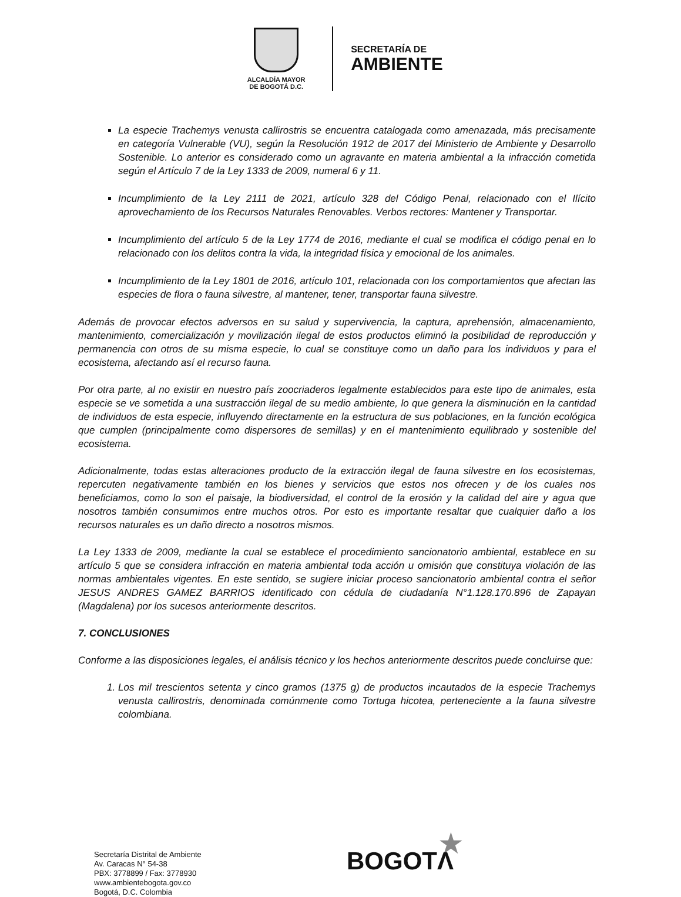ALCALDÍA MAYOR
DE BOGOTÁ D.C.
SECRETARÍA DE
AMBIENTE
La especie Trachemys venusta callirostris se encuentra catalogada como amenazada, más precisamente en categoría Vulnerable (VU), según la Resolución 1912 de 2017 del Ministerio de Ambiente y Desarrollo Sostenible. Lo anterior es considerado como un agravante en materia ambiental a la infracción cometida según el Artículo 7 de la Ley 1333 de 2009, numeral 6 y 11.
Incumplimiento de la Ley 2111 de 2021, artículo 328 del Código Penal, relacionado con el Ilícito aprovechamiento de los Recursos Naturales Renovables. Verbos rectores: Mantener y Transportar.
Incumplimiento del artículo 5 de la Ley 1774 de 2016, mediante el cual se modifica el código penal en lo relacionado con los delitos contra la vida, la integridad física y emocional de los animales.
Incumplimiento de la Ley 1801 de 2016, artículo 101, relacionada con los comportamientos que afectan las especies de flora o fauna silvestre, al mantener, tener, transportar fauna silvestre.
Además de provocar efectos adversos en su salud y supervivencia, la captura, aprehensión, almacenamiento, mantenimiento, comercialización y movilización ilegal de estos productos eliminó la posibilidad de reproducción y permanencia con otros de su misma especie, lo cual se constituye como un daño para los individuos y para el ecosistema, afectando así el recurso fauna.
Por otra parte, al no existir en nuestro país zoocriaderos legalmente establecidos para este tipo de animales, esta especie se ve sometida a una sustracción ilegal de su medio ambiente, lo que genera la disminución en la cantidad de individuos de esta especie, influyendo directamente en la estructura de sus poblaciones, en la función ecológica que cumplen (principalmente como dispersores de semillas) y en el mantenimiento equilibrado y sostenible del ecosistema.
Adicionalmente, todas estas alteraciones producto de la extracción ilegal de fauna silvestre en los ecosistemas, repercuten negativamente también en los bienes y servicios que estos nos ofrecen y de los cuales nos beneficiamos, como lo son el paisaje, la biodiversidad, el control de la erosión y la calidad del aire y agua que nosotros también consumimos entre muchos otros. Por esto es importante resaltar que cualquier daño a los recursos naturales es un daño directo a nosotros mismos.
La Ley 1333 de 2009, mediante la cual se establece el procedimiento sancionatorio ambiental, establece en su artículo 5 que se considera infracción en materia ambiental toda acción u omisión que constituya violación de las normas ambientales vigentes. En este sentido, se sugiere iniciar proceso sancionatorio ambiental contra el señor JESUS ANDRES GAMEZ BARRIOS identificado con cédula de ciudadanía N°1.128.170.896 de Zapayan (Magdalena) por los sucesos anteriormente descritos.
7. CONCLUSIONES
Conforme a las disposiciones legales, el análisis técnico y los hechos anteriormente descritos puede concluirse que:
1. Los mil trescientos setenta y cinco gramos (1375 g) de productos incautados de la especie Trachemys venusta callirostris, denominada comúnmente como Tortuga hicotea, perteneciente a la fauna silvestre colombiana.
Secretaría Distrital de Ambiente
Av. Caracas N° 54-38
PBX: 3778899 / Fax: 3778930
www.ambientebogota.gov.co
Bogotá, D.C. Colombia
★
BOGOTΛ